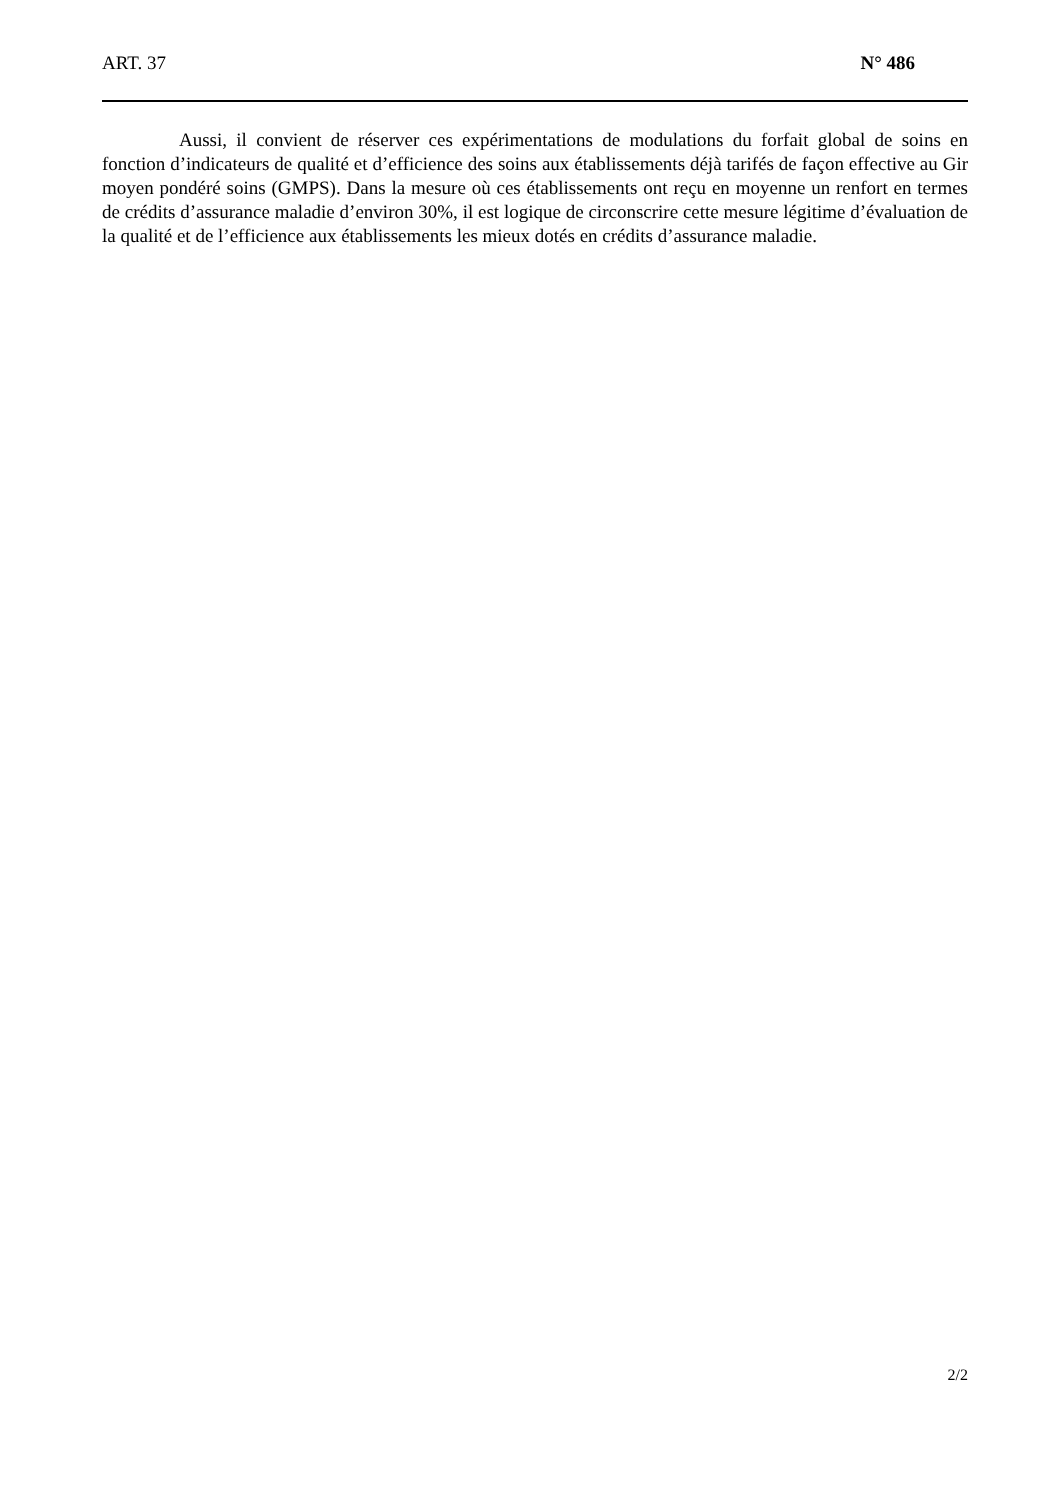ART. 37 N° 486
Aussi, il convient de réserver ces expérimentations de modulations du forfait global de soins en fonction d’indicateurs de qualité et d’efficience des soins aux établissements déjà tarifés de façon effective au Gir moyen pondéré soins (GMPS). Dans la mesure où ces établissements ont reçu en moyenne un renfort en termes de crédits d’assurance maladie d’environ 30%, il est logique de circonscrire cette mesure légitime d’évaluation de la qualité et de l’efficience aux établissements les mieux dotés en crédits d’assurance maladie.
2/2